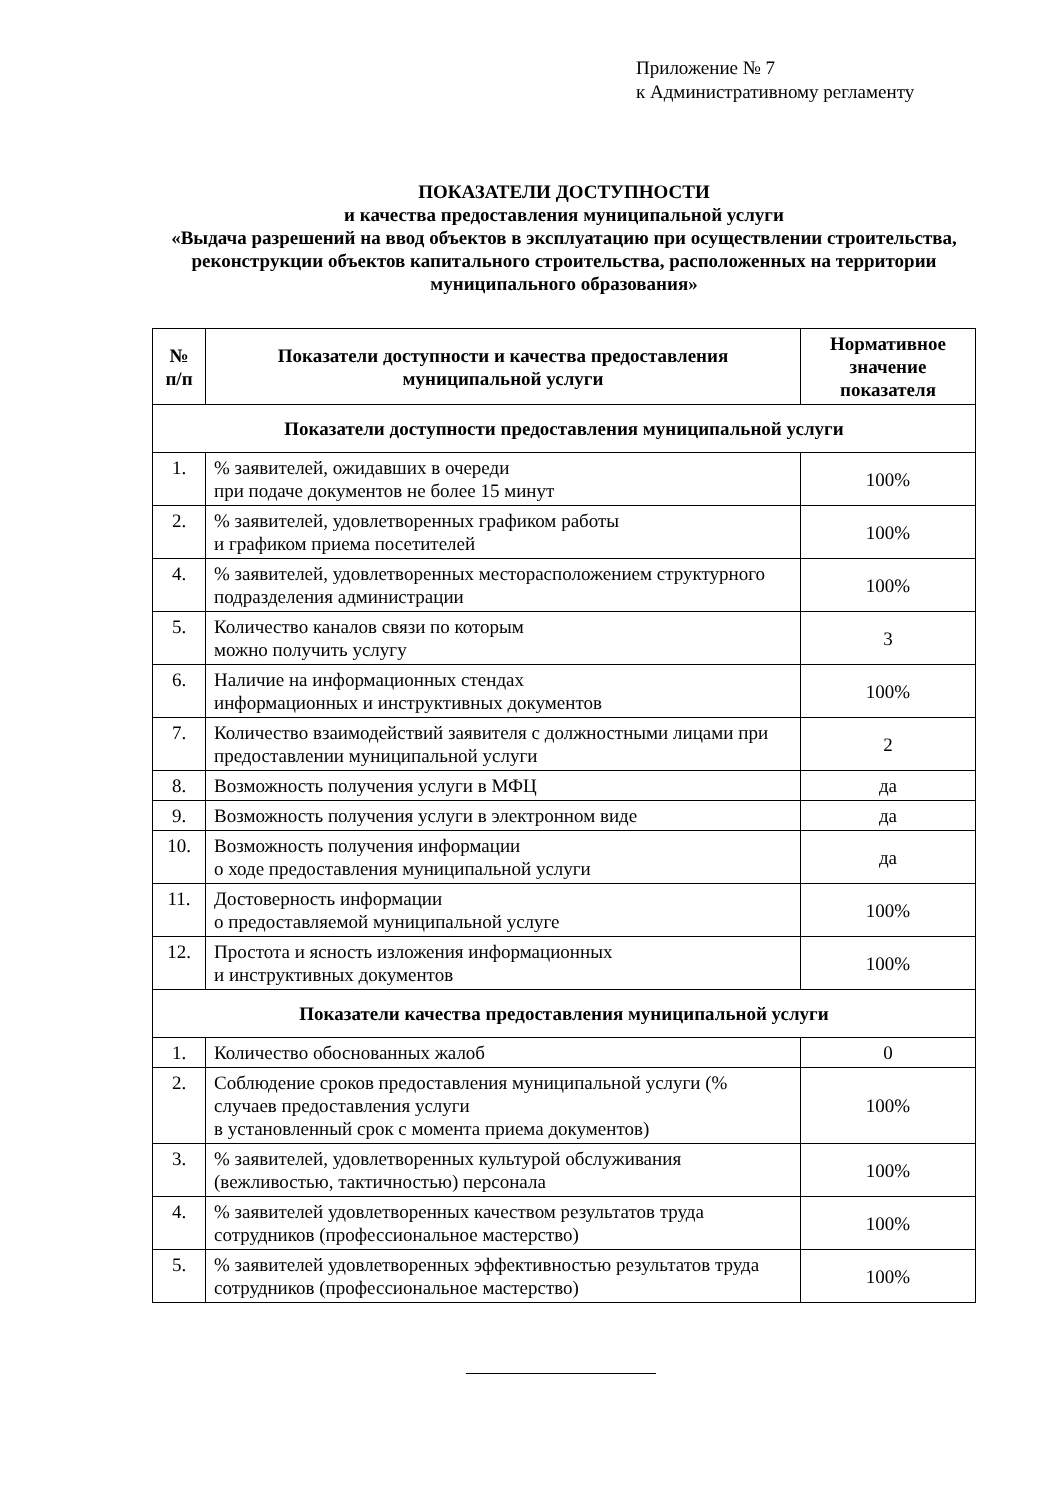Приложение № 7
к Административному регламенту
ПОКАЗАТЕЛИ ДОСТУПНОСТИ
и качества предоставления муниципальной услуги
«Выдача разрешений на ввод объектов в эксплуатацию при осуществлении строительства, реконструкции объектов капитального строительства, расположенных на территории муниципального образования»
| № п/п | Показатели доступности и качества предоставления муниципальной услуги | Нормативное значение показателя |
| --- | --- | --- |
| Показатели доступности предоставления муниципальной услуги | | |
| 1. | % заявителей, ожидавших в очереди при подаче документов не более 15 минут | 100% |
| 2. | % заявителей, удовлетворенных графиком работы и графиком приема посетителей | 100% |
| 4. | % заявителей, удовлетворенных месторасположением структурного подразделения администрации | 100% |
| 5. | Количество каналов связи по которым можно получить услугу | 3 |
| 6. | Наличие на информационных стендах информационных и инструктивных документов | 100% |
| 7. | Количество взаимодействий заявителя с должностными лицами при предоставлении муниципальной услуги | 2 |
| 8. | Возможность получения услуги в МФЦ | да |
| 9. | Возможность получения услуги в электронном виде | да |
| 10. | Возможность получения информации о ходе предоставления муниципальной услуги | да |
| 11. | Достоверность информации о предоставляемой муниципальной услуге | 100% |
| 12. | Простота и ясность изложения информационных и инструктивных документов | 100% |
| Показатели качества предоставления муниципальной услуги | | |
| 1. | Количество обоснованных жалоб | 0 |
| 2. | Соблюдение сроков предоставления муниципальной услуги (% случаев предоставления услуги в установленный срок с момента приема документов) | 100% |
| 3. | % заявителей, удовлетворенных культурой обслуживания (вежливостью, тактичностью) персонала | 100% |
| 4. | % заявителей удовлетворенных качеством результатов труда сотрудников (профессиональное мастерство) | 100% |
| 5. | % заявителей удовлетворенных эффективностью результатов труда сотрудников (профессиональное мастерство) | 100% |